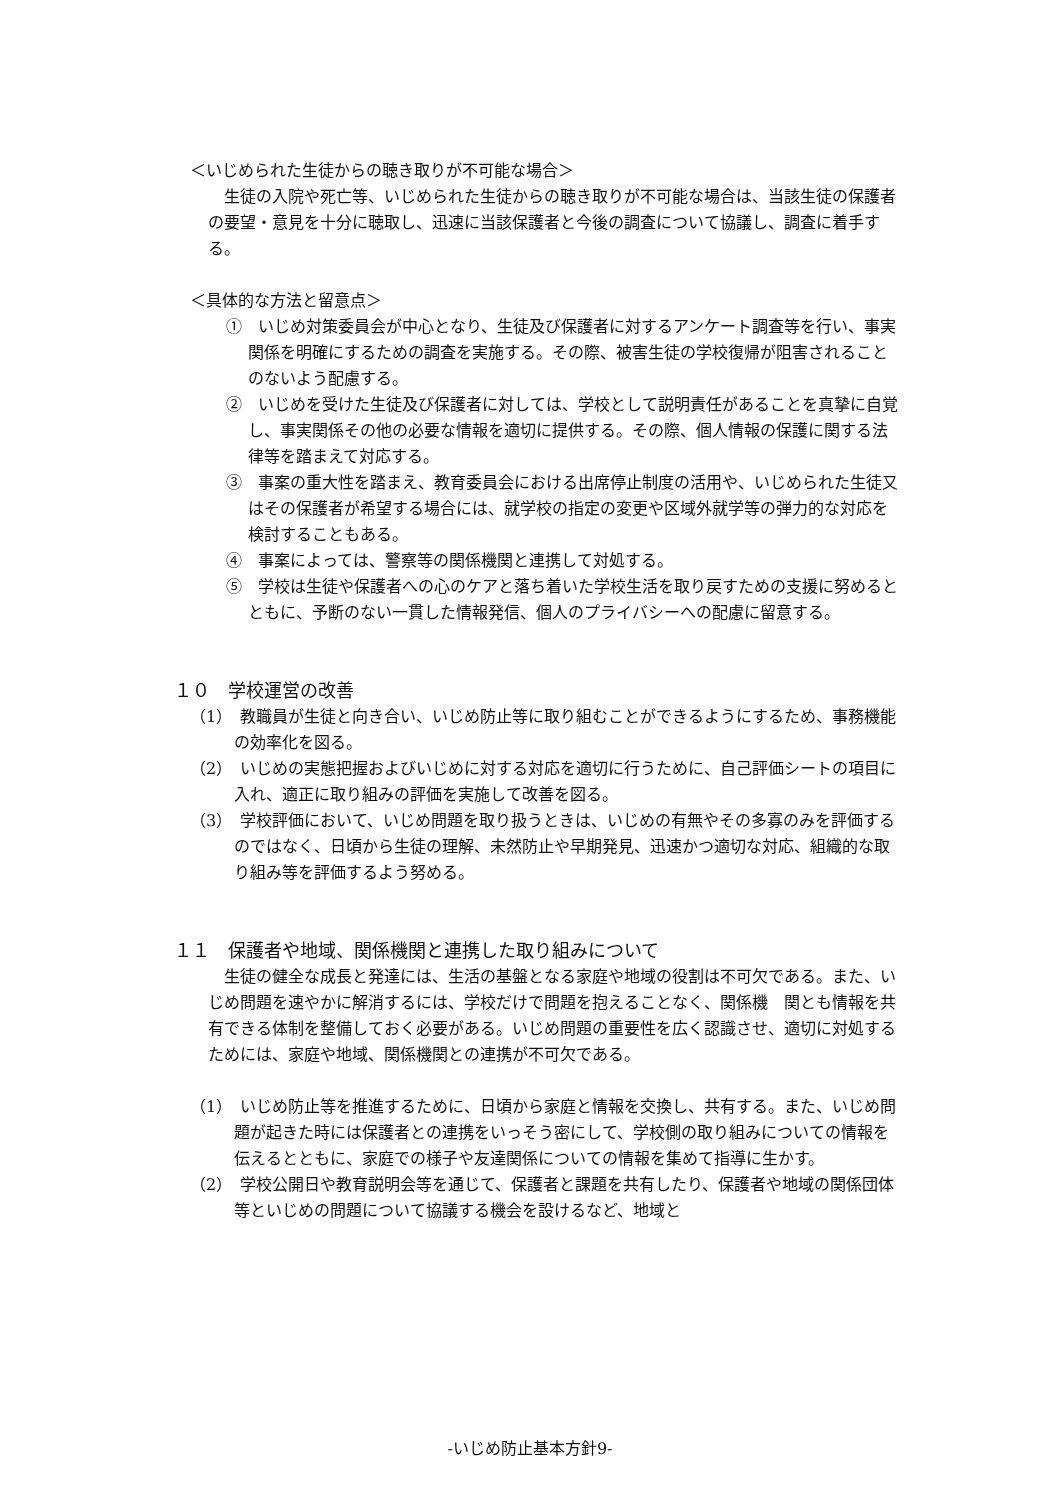＜いじめられた生徒からの聴き取りが不可能な場合＞
　生徒の入院や死亡等、いじめられた生徒からの聴き取りが不可能な場合は、当該生徒の保護者の要望・意見を十分に聴取し、迅速に当該保護者と今後の調査について協議し、調査に着手する。
＜具体的な方法と留意点＞
①　いじめ対策委員会が中心となり、生徒及び保護者に対するアンケート調査等を行い、事実関係を明確にするための調査を実施する。その際、被害生徒の学校復帰が阻害されることのないよう配慮する。
②　いじめを受けた生徒及び保護者に対しては、学校として説明責任があることを真摯に自覚し、事実関係その他の必要な情報を適切に提供する。その際、個人情報の保護に関する法律等を踏まえて対応する。
③　事案の重大性を踏まえ、教育委員会における出席停止制度の活用や、いじめられた生徒又はその保護者が希望する場合には、就学校の指定の変更や区域外就学等の弾力的な対応を検討することもある。
④　事案によっては、警察等の関係機関と連携して対処する。
⑤　学校は生徒や保護者への心のケアと落ち着いた学校生活を取り戻すための支援に努めるとともに、予断のない一貫した情報発信、個人のプライバシーへの配慮に留意する。
１０　学校運営の改善
（1）　教職員が生徒と向き合い、いじめ防止等に取り組むことができるようにするため、事務機能の効率化を図る。
（2）　いじめの実態把握およびいじめに対する対応を適切に行うために、自己評価シートの項目に入れ、適正に取り組みの評価を実施して改善を図る。
（3）　学校評価において、いじめ問題を取り扱うときは、いじめの有無やその多寡のみを評価するのではなく、日頃から生徒の理解、未然防止や早期発見、迅速かつ適切な対応、組織的な取り組み等を評価するよう努める。
１１　保護者や地域、関係機関と連携した取り組みについて
　生徒の健全な成長と発達には、生活の基盤となる家庭や地域の役割は不可欠である。また、いじめ問題を速やかに解消するには、学校だけで問題を抱えることなく、関係機　関とも情報を共有できる体制を整備しておく必要がある。いじめ問題の重要性を広く認識させ、適切に対処するためには、家庭や地域、関係機関との連携が不可欠である。
（1）　いじめ防止等を推進するために、日頃から家庭と情報を交換し、共有する。また、いじめ問題が起きた時には保護者との連携をいっそう密にして、学校側の取り組みについての情報を伝えるとともに、家庭での様子や友達関係についての情報を集めて指導に生かす。
（2）　学校公開日や教育説明会等を通じて、保護者と課題を共有したり、保護者や地域の関係団体等といじめの問題について協議する機会を設けるなど、地域と
-いじめ防止基本方針9-